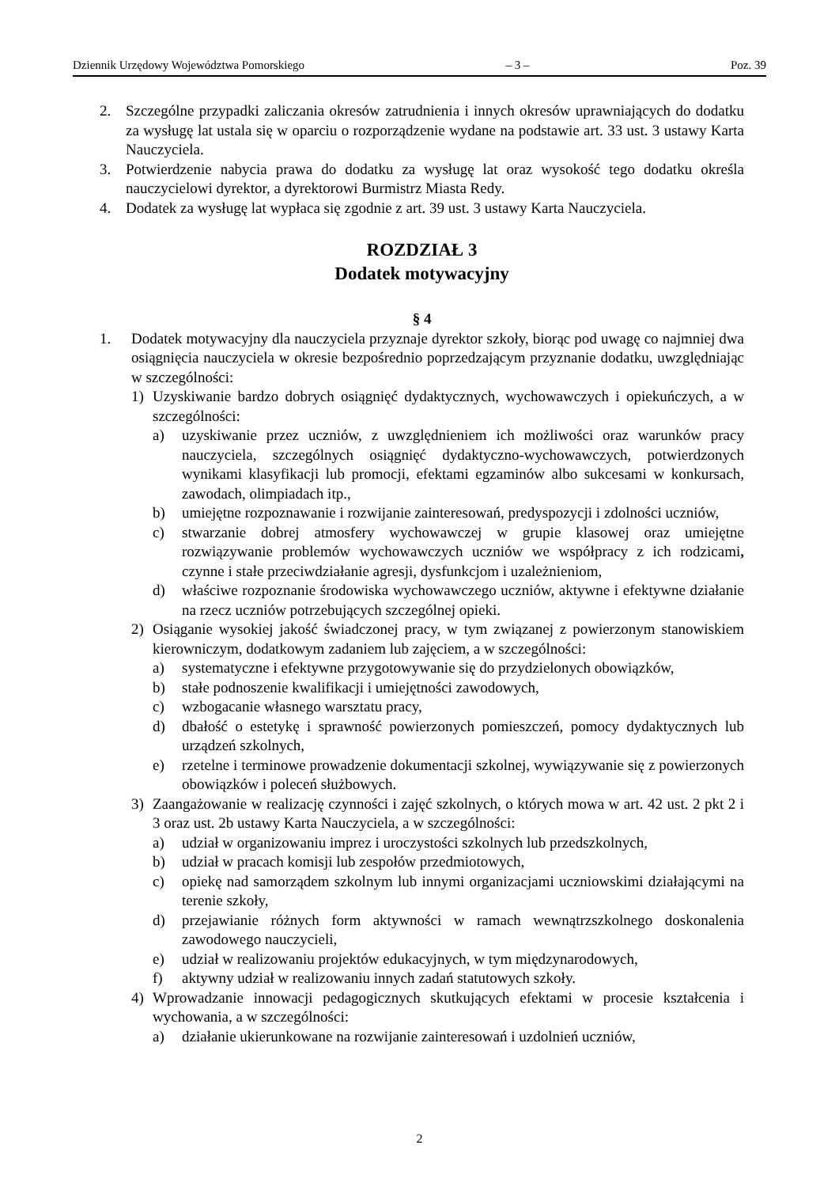Dziennik Urzędowy Województwa Pomorskiego – 3 – Poz. 39
2. Szczególne przypadki zaliczania okresów zatrudnienia i innych okresów uprawniających do dodatku za wysługę lat ustala się w oparciu o rozporządzenie wydane na podstawie art. 33 ust. 3 ustawy Karta Nauczyciela.
3. Potwierdzenie nabycia prawa do dodatku za wysługę lat oraz wysokość tego dodatku określa nauczycielowi dyrektor, a dyrektorowi Burmistrz Miasta Redy.
4. Dodatek za wysługę lat wypłaca się zgodnie z art. 39 ust. 3 ustawy Karta Nauczyciela.
ROZDZIAŁ 3
Dodatek motywacyjny
§ 4
1. Dodatek motywacyjny dla nauczyciela przyznaje dyrektor szkoły, biorąc pod uwagę co najmniej dwa osiągnięcia nauczyciela w okresie bezpośrednio poprzedzającym przyznanie dodatku, uwzględniając w szczególności:
1) Uzyskiwanie bardzo dobrych osiągnięć dydaktycznych, wychowawczych i opiekuńczych, a w szczególności:
a) uzyskiwanie przez uczniów, z uwzględnieniem ich możliwości oraz warunków pracy nauczyciela, szczególnych osiągnięć dydaktyczno-wychowawczych, potwierdzonych wynikami klasyfikacji lub promocji, efektami egzaminów albo sukcesami w konkursach, zawodach, olimpiadach itp.,
b) umiejętne rozpoznawanie i rozwijanie zainteresowań, predyspozycji i zdolności uczniów,
c) stwarzanie dobrej atmosfery wychowawczej w grupie klasowej oraz umiejętne rozwiązywanie problemów wychowawczych uczniów we współpracy z ich rodzicami, czynne i stałe przeciwdziałanie agresji, dysfunkcjom i uzależnieniom,
d) właściwe rozpoznanie środowiska wychowawczego uczniów, aktywne i efektywne działanie na rzecz uczniów potrzebujących szczególnej opieki.
2) Osiąganie wysokiej jakość świadczonej pracy, w tym związanej z powierzonym stanowiskiem kierowniczym, dodatkowym zadaniem lub zajęciem, a w szczególności:
a) systematyczne i efektywne przygotowywanie się do przydzielonych obowiązków,
b) stałe podnoszenie kwalifikacji i umiejętności zawodowych,
c) wzbogacanie własnego warsztatu pracy,
d) dbałość o estetykę i sprawność powierzonych pomieszczeń, pomocy dydaktycznych lub urządzeń szkolnych,
e) rzetelne i terminowe prowadzenie dokumentacji szkolnej, wywiązywanie się z powierzonych obowiązków i poleceń służbowych.
3) Zaangażowanie w realizację czynności i zajęć szkolnych, o których mowa w art. 42 ust. 2 pkt 2 i 3 oraz ust. 2b ustawy Karta Nauczyciela, a w szczególności:
a) udział w organizowaniu imprez i uroczystości szkolnych lub przedszkolnych,
b) udział w pracach komisji lub zespołów przedmiotowych,
c) opiekę nad samorządem szkolnym lub innymi organizacjami uczniowskimi działającymi na terenie szkoły,
d) przejawianie różnych form aktywności w ramach wewnątrzszkolnego doskonalenia zawodowego nauczycieli,
e) udział w realizowaniu projektów edukacyjnych, w tym międzynarodowych,
f) aktywny udział w realizowaniu innych zadań statutowych szkoły.
4) Wprowadzanie innowacji pedagogicznych skutkujących efektami w procesie kształcenia i wychowania, a w szczególności:
a) działanie ukierunkowane na rozwijanie zainteresowań i uzdolnień uczniów,
2